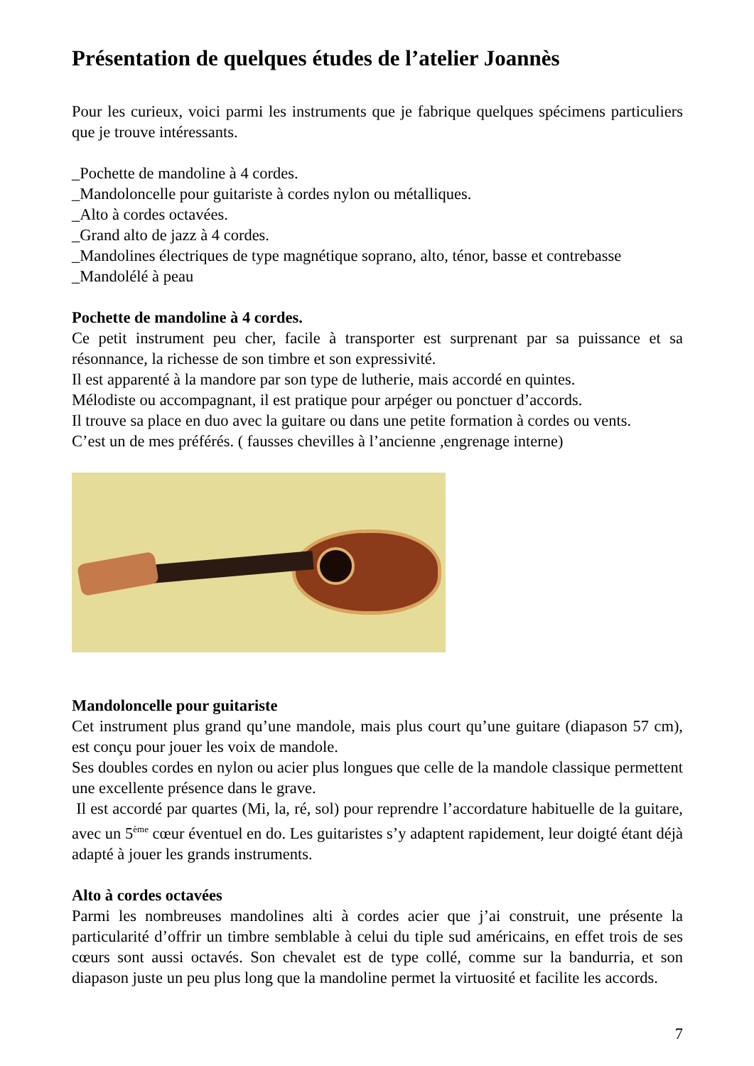Présentation de quelques études de l’atelier Joannès
Pour les curieux, voici parmi les instruments que je fabrique quelques spécimens particuliers que je trouve intéressants.
_Pochette de mandoline à 4 cordes.
_Mandoloncelle pour guitariste à cordes nylon ou métalliques.
_Alto à cordes octavées.
_Grand alto de jazz à 4 cordes.
_Mandolines électriques de type magnétique soprano, alto, ténor, basse et contrebasse
_Mandolélé à peau
Pochette de mandoline à 4 cordes.
Ce petit instrument peu cher, facile à transporter est surprenant par sa puissance et sa résonnance, la richesse de son timbre et son expressivité.
Il est apparenté à la mandore par son type de lutherie, mais accordé en quintes.
Mélodiste ou accompagnant, il est pratique pour arpéger ou ponctuer d’accords.
Il trouve sa place en duo avec la guitare ou dans une petite formation à cordes ou vents.
C’est un de mes préférés. ( fausses chevilles à l’ancienne ,engrenage interne)
Mandoloncelle pour guitariste
Cet instrument plus grand qu’une mandole, mais plus court qu’une guitare (diapason 57 cm), est conçu pour jouer les voix de mandole.
Ses doubles cordes en nylon ou acier plus longues que celle de la mandole classique permettent une excellente présence dans le grave.
Il est accordé par quartes (Mi, la, ré, sol) pour reprendre l’accordature habituelle de la guitare, avec un 5<sup>ème</sup> cœur éventuel en do. Les guitaristes s’y adaptent rapidement, leur doigté étant déjà adapté à jouer les grands instruments.
Alto à cordes octavées
Parmi les nombreuses mandolines alti à cordes acier que j’ai construit, une présente la particularité d’offrir un timbre semblable à celui du tiple sud américains, en effet trois de ses cœurs sont aussi octavés. Son chevalet est de type collé, comme sur la bandurria, et son diapason juste un peu plus long que la mandoline permet la virtuosité et facilite les accords.
7